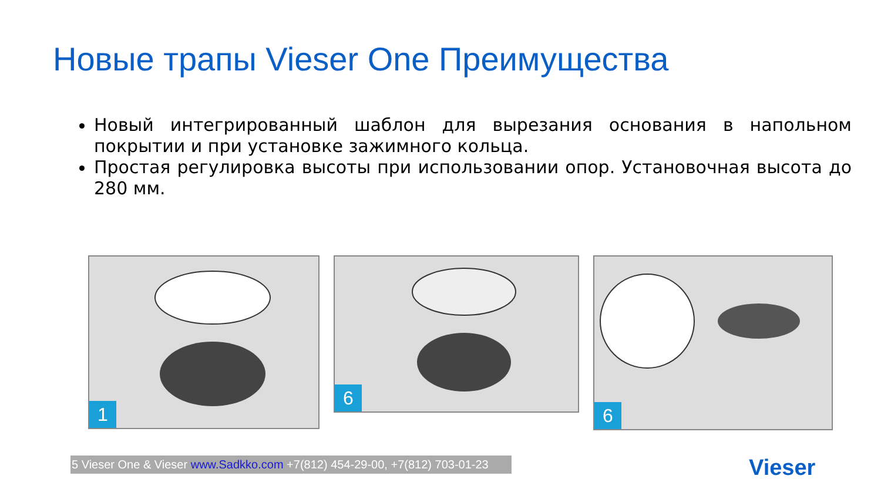Новые трапы Vieser One Преимущества
Новый интегрированный шаблон для вырезания основания в напольном покрытии и при установке зажимного кольца.
Простая регулировка высоты при использовании опор. Установочная высота до 280 мм.
1
6
6
5 Vieser One & Vieser www.Sadkko.com +7(812) 454-29-00, +7(812) 703-01-23
Vieser